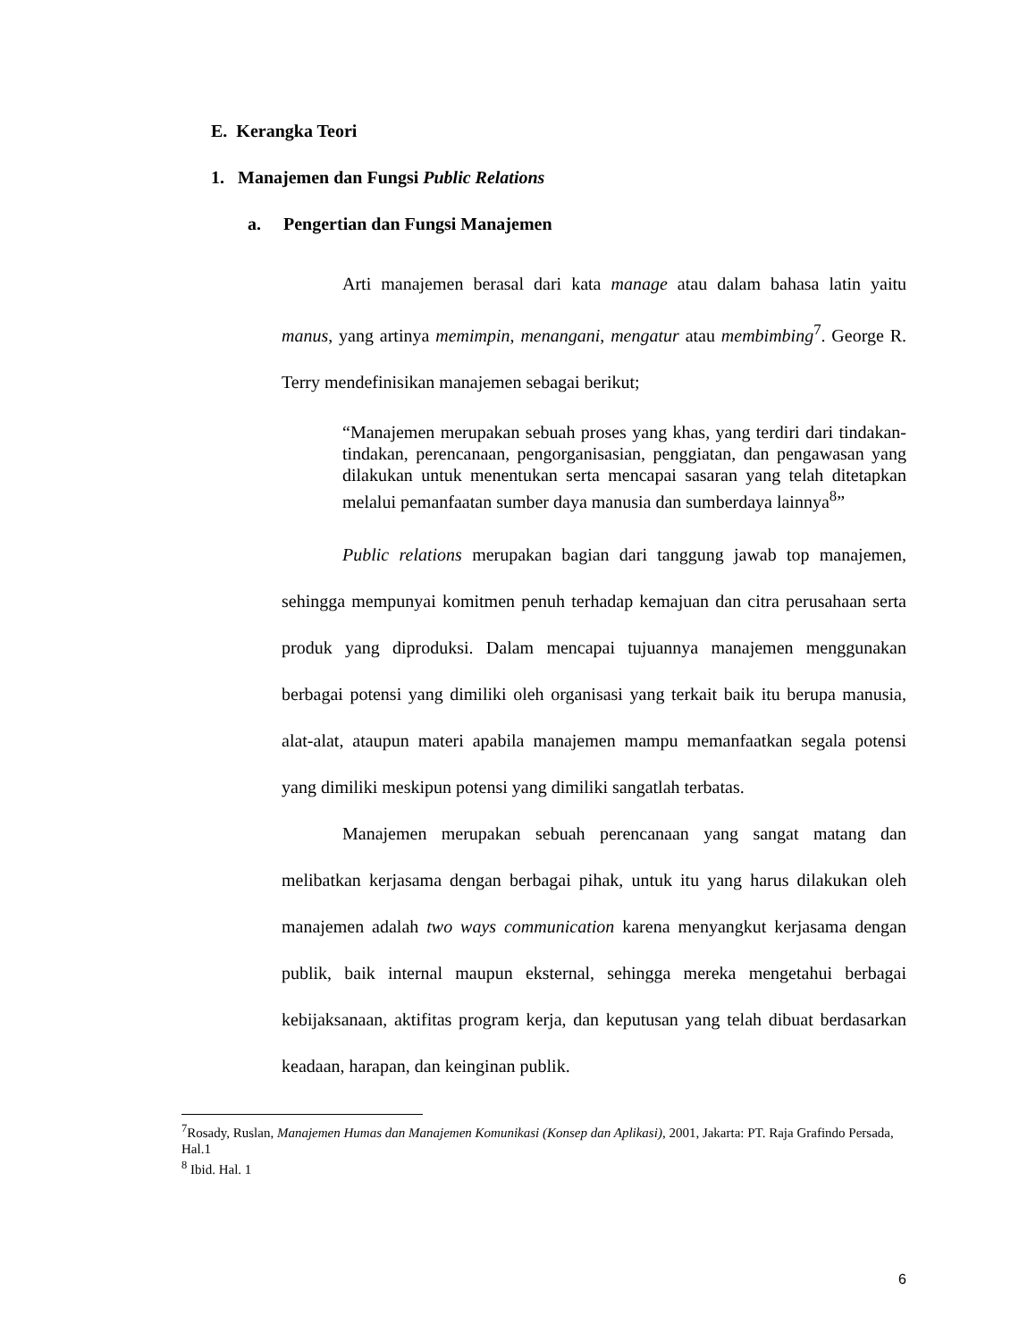E. Kerangka Teori
1. Manajemen dan Fungsi Public Relations
a. Pengertian dan Fungsi Manajemen
Arti manajemen berasal dari kata manage atau dalam bahasa latin yaitu manus, yang artinya memimpin, menangani, mengatur atau membimbing<sup>7</sup>. George R. Terry mendefinisikan manajemen sebagai berikut;
“Manajemen merupakan sebuah proses yang khas, yang terdiri dari tindakan-tindakan, perencanaan, pengorganisasian, penggiatan, dan pengawasan yang dilakukan untuk menentukan serta mencapai sasaran yang telah ditetapkan melalui pemanfaatan sumber daya manusia dan sumberdaya lainnya<sup>8</sup>”
Public relations merupakan bagian dari tanggung jawab top manajemen, sehingga mempunyai komitmen penuh terhadap kemajuan dan citra perusahaan serta produk yang diproduksi. Dalam mencapai tujuannya manajemen menggunakan berbagai potensi yang dimiliki oleh organisasi yang terkait baik itu berupa manusia, alat-alat, ataupun materi apabila manajemen mampu memanfaatkan segala potensi yang dimiliki meskipun potensi yang dimiliki sangatlah terbatas.
Manajemen merupakan sebuah perencanaan yang sangat matang dan melibatkan kerjasama dengan berbagai pihak, untuk itu yang harus dilakukan oleh manajemen adalah two ways communication karena menyangkut kerjasama dengan publik, baik internal maupun eksternal, sehingga mereka mengetahui berbagai kebijaksanaan, aktifitas program kerja, dan keputusan yang telah dibuat berdasarkan keadaan, harapan, dan keinginan publik.
<sup>7</sup> Rosady, Ruslan, Manajemen Humas dan Manajemen Komunikasi (Konsep dan Aplikasi), 2001, Jakarta: PT. Raja Grafindo Persada, Hal.1
<sup>8</sup> Ibid. Hal. 1
6